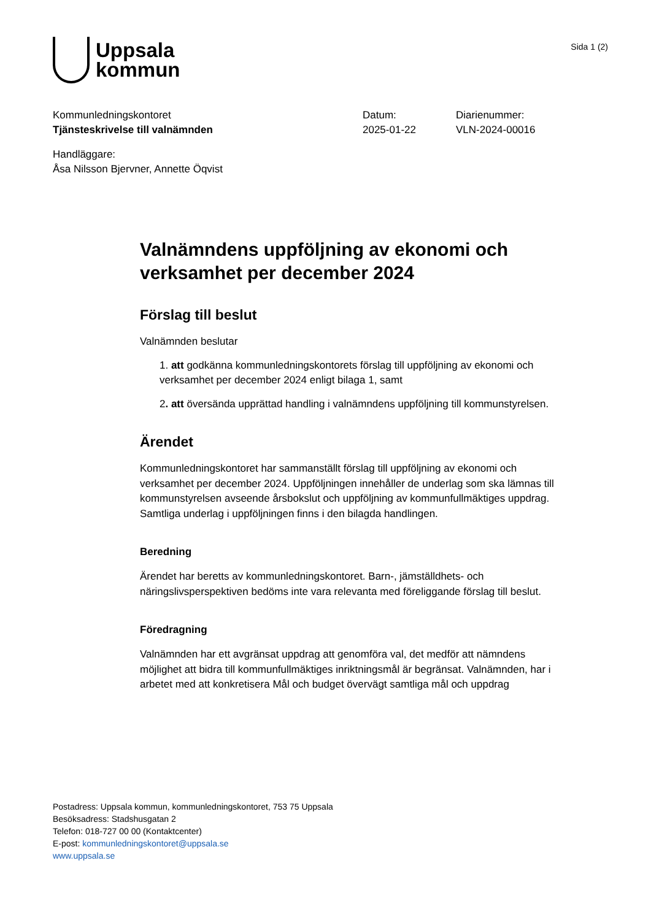Uppsala
kommun
Sida 1 (2)
Kommunledningskontoret
Tjänsteskrivelse till valnämnden
Datum:
2025-01-22
Diarienummer:
VLN-2024-00016
Handläggare:
Åsa Nilsson Bjervner, Annette Öqvist
Valnämndens uppföljning av ekonomi och verksamhet per december 2024
Förslag till beslut
Valnämnden beslutar
1. att godkänna kommunledningskontorets förslag till uppföljning av ekonomi och verksamhet per december 2024 enligt bilaga 1, samt
2. att översända upprättad handling i valnämndens uppföljning till kommunstyrelsen.
Ärendet
Kommunledningskontoret har sammanställt förslag till uppföljning av ekonomi och verksamhet per december 2024. Uppföljningen innehåller de underlag som ska lämnas till kommunstyrelsen avseende årsbokslut och uppföljning av kommunfullmäktiges uppdrag. Samtliga underlag i uppföljningen finns i den bilagda handlingen.
Beredning
Ärendet har beretts av kommunledningskontoret. Barn-, jämställdhets- och näringslivsperspektiven bedöms inte vara relevanta med föreliggande förslag till beslut.
Föredragning
Valnämnden har ett avgränsat uppdrag att genomföra val, det medför att nämndens möjlighet att bidra till kommunfullmäktiges inriktningsmål är begränsat. Valnämnden, har i arbetet med att konkretisera Mål och budget övervägt samtliga mål och uppdrag
Postadress: Uppsala kommun, kommunledningskontoret, 753 75 Uppsala
Besöksadress: Stadshusgatan 2
Telefon: 018-727 00 00 (Kontaktcenter)
E-post: kommunledningskontoret@uppsala.se
www.uppsala.se